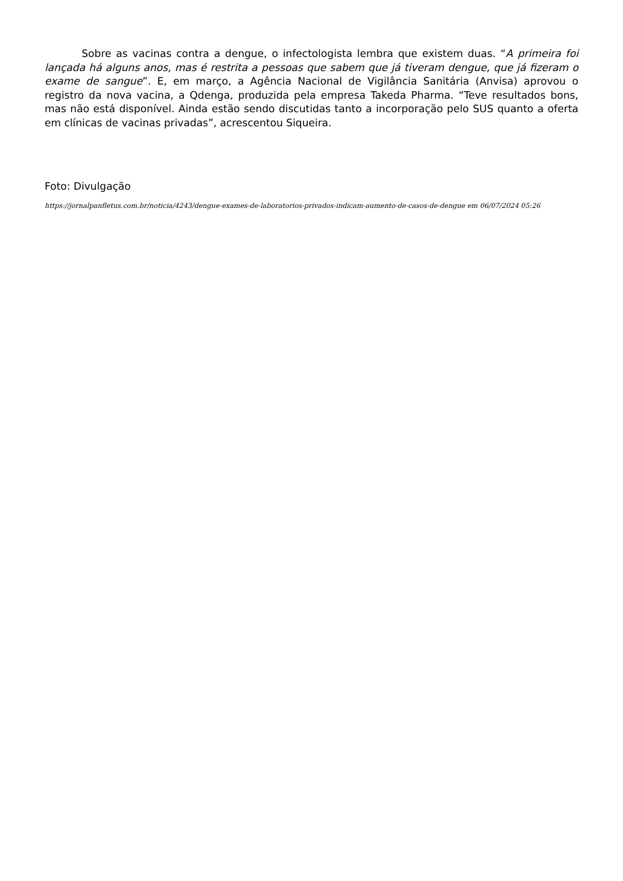Sobre as vacinas contra a dengue, o infectologista lembra que existem duas. “A primeira foi lançada há alguns anos, mas é restrita a pessoas que sabem que já tiveram dengue, que já fizeram o exame de sangue”. E, em março, a Agência Nacional de Vigilância Sanitária (Anvisa) aprovou o registro da nova vacina, a Qdenga, produzida pela empresa Takeda Pharma. “Teve resultados bons, mas não está disponível. Ainda estão sendo discutidas tanto a incorporação pelo SUS quanto a oferta em clínicas de vacinas privadas”, acrescentou Siqueira.
Foto: Divulgação
https://jornalpanfletus.com.br/noticia/4243/dengue-exames-de-laboratorios-privados-indicam-aumento-de-casos-de-dengue em 06/07/2024 05:26